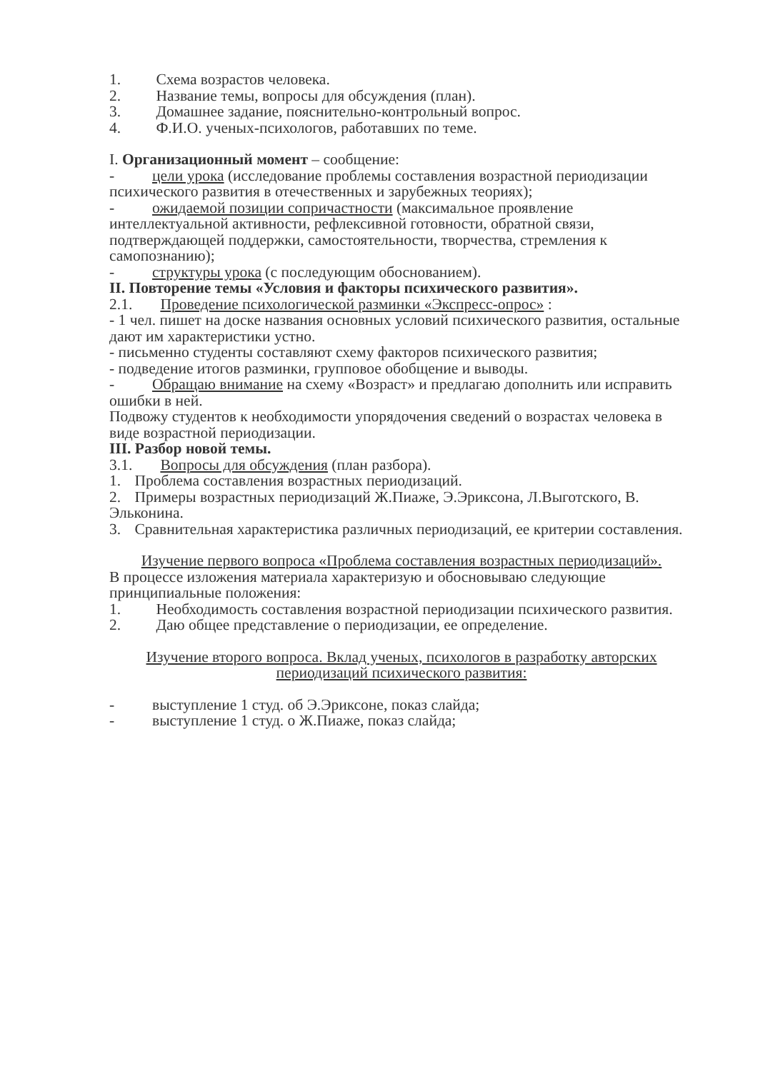1. Схема возрастов человека.
2. Название темы, вопросы для обсуждения (план).
3. Домашнее задание, пояснительно-контрольный вопрос.
4. Ф.И.О. ученых-психологов, работавших по теме.
I. Организационный момент – сообщение:
- цели урока (исследование проблемы составления возрастной периодизации психического развития в отечественных и зарубежных теориях);
- ожидаемой позиции сопричастности (максимальное проявление интеллектуальной активности, рефлексивной готовности, обратной связи, подтверждающей поддержки, самостоятельности, творчества, стремления к самопознанию);
- структуры урока (с последующим обоснованием).
II. Повторение темы «Условия и факторы психического развития».
2.1. Проведение психологической разминки «Экспресс-опрос» :
- 1 чел. пишет на доске названия основных условий психического развития, остальные дают им характеристики устно.
- письменно студенты составляют схему факторов психического развития;
- подведение итогов разминки, групповое обобщение и выводы.
- Обращаю внимание на схему «Возраст» и предлагаю дополнить или исправить ошибки в ней.
Подвожу студентов к необходимости упорядочения сведений о возрастах человека в виде возрастной периодизации.
III. Разбор новой темы.
3.1. Вопросы для обсуждения (план разбора).
1. Проблема составления возрастных периодизаций.
2. Примеры возрастных периодизаций Ж.Пиаже, Э.Эриксона, Л.Выготского, В. Эльконина.
3. Сравнительная характеристика различных периодизаций, ее критерии составления.
Изучение первого вопроса «Проблема составления возрастных периодизаций».
В процессе изложения материала характеризую и обосновываю следующие принципиальные положения:
1. Необходимость составления возрастной периодизации психического развития.
2. Даю общее представление о периодизации, ее определение.
Изучение второго вопроса. Вклад ученых, психологов в разработку авторских периодизаций психического развития:
- выступление 1 студ. об Э.Эриксоне, показ слайда;
- выступление 1 студ. о Ж.Пиаже, показ слайда;